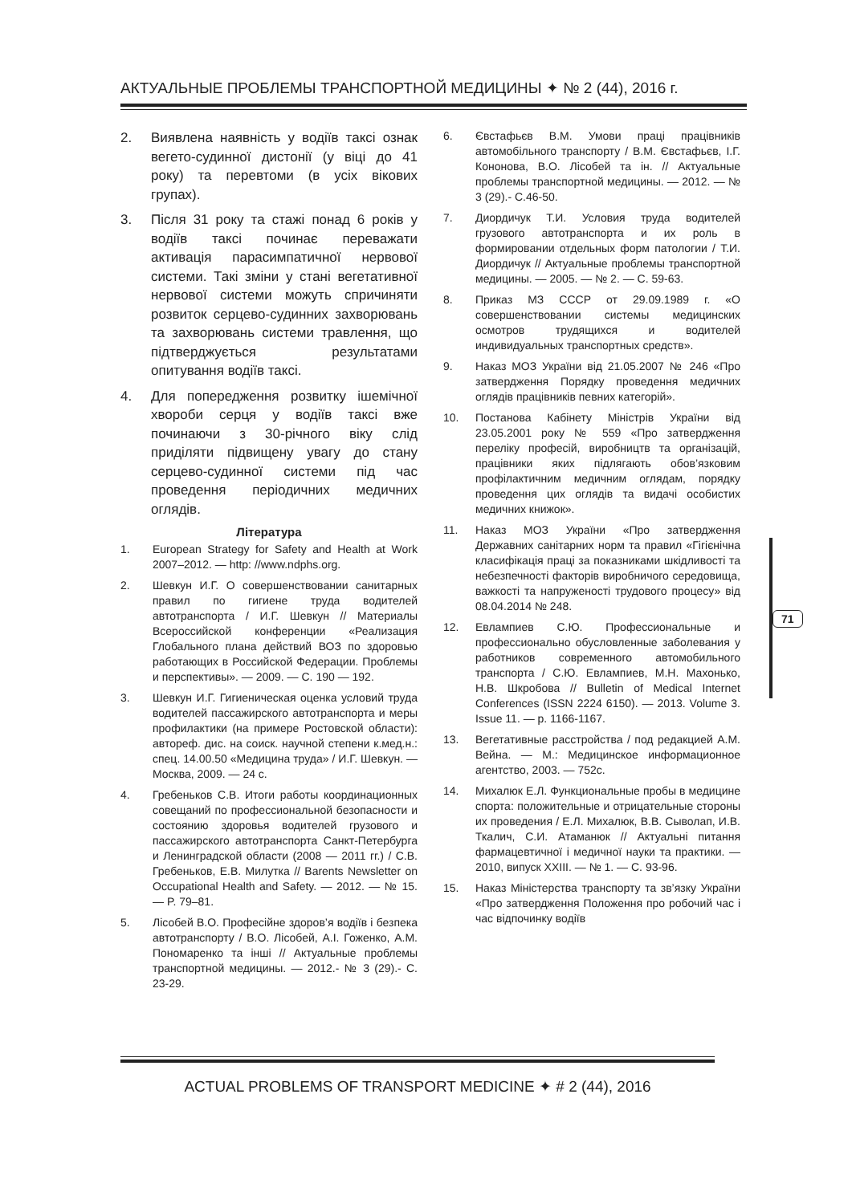АКТУАЛЬНЫЕ ПРОБЛЕМЫ ТРАНСПОРТНОЙ МЕДИЦИНЫ ✦ № 2 (44), 2016 г.
2. Виявлена наявність у водіїв таксі ознак вегето-судинної дистонії (у віці до 41 року) та перевтоми (в усіх вікових групах).
3. Після 31 року та стажі понад 6 років у водіїв таксі починає переважати активація парасимпатичної нервової системи. Такі зміни у стані вегетативної нервової системи можуть спричиняти розвиток серцево-судинних захворювань та захворювань системи травлення, що підтверджується результатами опитування водіїв таксі.
4. Для попередження розвитку ішемічної хвороби серця у водіїв таксі вже починаючи з 30-річного віку слід приділяти підвищену увагу до стану серцево-судинної системи під час проведення періодичних медичних оглядів.
Література
1. European Strategy for Safety and Health at Work 2007–2012. — http: //www.ndphs.org.
2. Шевкун И.Г. О совершенствовании санитарных правил по гигиене труда водителей автотранспорта / И.Г. Шевкун // Материалы Всероссийской конференции «Реализация Глобального плана действий ВОЗ по здоровью работающих в Российской Федерации. Проблемы и перспективы». — 2009. — С. 190 — 192.
3. Шевкун И.Г. Гигиеническая оценка условий труда водителей пассажирского автотранспорта и меры профилактики (на примере Ростовской области): автореф. дис. на соиск. научной степени к.мед.н.: спец. 14.00.50 «Медицина труда» / И.Г. Шевкун. — Москва, 2009. — 24 с.
4. Гребеньков С.В. Итоги работы координационных совещаний по профессиональной безопасности и состоянию здоровья водителей грузового и пассажирского автотранспорта Санкт-Петербурга и Ленинградской области (2008 — 2011 гг.) / С.В. Гребеньков, Е.В. Милутка // Barents Newsletter on Occupational Health and Safety. — 2012. — № 15. — P. 79–81.
5. Лісобей В.О. Професійне здоров’я водіїв і безпека автотранспорту / В.О. Лісобей, А.І. Гоженко, А.М. Пономаренко та інші // Актуальные проблемы транспортной медицины. — 2012.- № 3 (29).- С. 23-29.
6. Євстафьєв В.М. Умови праці працівників автомобільного транспорту / В.М. Євстафьєв, І.Г. Кононова, В.О. Лісобей та ін. // Актуальные проблемы транспортной медицины. — 2012. — № 3 (29).- С.46-50.
7. Диордичук Т.И. Условия труда водителей грузового автотранспорта и их роль в формировании отдельных форм патологии / Т.И. Диордичук // Актуальные проблемы транспортной медицины. — 2005. — № 2. — С. 59-63.
8. Приказ МЗ СССР от 29.09.1989 г. «О совершенствовании системы медицинских осмотров трудящихся и водителей индивидуальных транспортных средств».
9. Наказ МОЗ України від 21.05.2007 № 246 «Про затвердження Порядку проведення медичних оглядів працівників певних категорій».
10. Постанова Кабінету Міністрів України від 23.05.2001 року № 559 «Про затвердження переліку професій, виробництв та організацій, працівники яких підлягають обов’язковим профілактичним медичним оглядам, порядку проведення цих оглядів та видачі особистих медичних книжок».
11. Наказ МОЗ України «Про затвердження Державних санітарних норм та правил «Гігієнічна класифікація праці за показниками шкідливості та небезпечності факторів виробничого середовища, важкості та напруженості трудового процесу» від 08.04.2014 № 248.
12. Евлампиев С.Ю. Профессиональные и профессионально обусловленные заболевания у работников современного автомобильного транспорта / С.Ю. Евлампиев, М.Н. Махонько, Н.В. Шкробова // Bulletin of Medical Internet Conferences (ISSN 2224 6150). — 2013. Volume 3. Issue 11. — p. 1166-1167.
13. Вегетативные расстройства / под редакцией А.М. Вейна. — М.: Медицинское информационное агентство, 2003. — 752с.
14. Михалюк Е.Л. Функциональные пробы в медицине спорта: положительные и отрицательные стороны их проведения / Е.Л. Михалюк, В.В. Сыволап, И.В. Ткалич, С.И. Атаманюк // Актуальні питання фармацевтичної і медичної науки та практики. — 2010, випуск XXIII. — № 1. — С. 93-96.
15. Наказ Міністерства транспорту та зв’язку України «Про затвердження Положення про робочий час і час відпочинку водіїв
71
ACTUAL PROBLEMS OF TRANSPORT MEDICINE ✦ # 2 (44), 2016